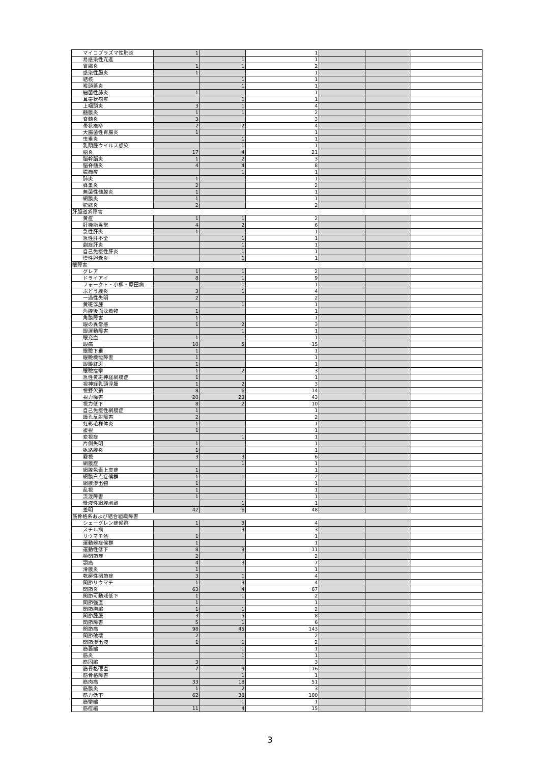| マイコプラズマ性肺炎 | 1 | | 1 | | | |
| 易感染性亢進 | | 1 | 1 | | | |
| 胃腸炎 | 1 | 1 | 2 | | | |
| 感染性腸炎 | 1 | | 1 | | | |
| 結核 | | 1 | 1 | | | |
| 喉頭蓋炎 | | 1 | 1 | | | |
| 細菌性肺炎 | 1 | | 1 | | | |
| 耳帯状疱疹 | | 1 | 1 | | | |
| 上咽頭炎 | 3 | 1 | 4 | | | |
| 髄膜炎 | 1 | 1 | 2 | | | |
| 脊髄炎 | 3 | | 3 | | | |
| 帯状疱疹 | 2 | 2 | 4 | | | |
| 大腸菌性胃腸炎 | 1 | | 1 | | | |
| 虫垂炎 | | 1 | 1 | | | |
| 乳頭腫ウイルス感染 | | 1 | 1 | | | |
| 脳炎 | 17 | 4 | 21 | | | |
| 脳幹脳炎 | 1 | 2 | 3 | | | |
| 脳脊髄炎 | 4 | 4 | 8 | | | |
| 膿痂疹 | | 1 | 1 | | | |
| 肺炎 | 1 | | 1 | | | |
| 蜂巣炎 | 2 | | 2 | | | |
| 無菌性髄膜炎 | 1 | | 1 | | | |
| 網膜炎 | 1 | | 1 | | | |
| 膀胱炎 | 2 | | 2 | | | |
| 肝胆道系障害 | | | | | | |
| 黄疸 | 1 | 1 | 2 | | | |
| 肝機能異常 | 4 | 2 | 6 | | | |
| 急性肝炎 | 1 | | 1 | | | |
| 急性肝不全 | | 1 | 1 | | | |
| 劇症肝炎 | | 1 | 1 | | | |
| 自己免疫性肝炎 | | 1 | 1 | | | |
| 慢性胆嚢炎 | | 1 | 1 | | | |
| 眼障害 | | | | | | |
| グレア | 1 | 1 | 2 | | | |
| ドライアイ | 8 | 1 | 9 | | | |
| フォークト・小柳・原田病 | | 1 | 1 | | | |
| ぶどう膜炎 | 3 | 1 | 4 | | | |
| 一過性失明 | 2 | | 2 | | | |
| 黄斑浮腫 | | 1 | 1 | | | |
| 角膜後面沈着物 | 1 | | 1 | | | |
| 角膜障害 | 1 | | 1 | | | |
| 眼の異常感 | 1 | 2 | 3 | | | |
| 眼運動障害 | | 1 | 1 | | | |
| 眼充血 | 1 | | 1 | | | |
| 眼痛 | 10 | 5 | 15 | | | |
| 眼瞼下垂 | 1 | | 1 | | | |
| 眼瞼機能障害 | 1 | | 1 | | | |
| 眼瞼紅斑 | 1 | | 1 | | | |
| 眼瞼痙攣 | 1 | 2 | 3 | | | |
| 急性黄斑神経網膜症 | 1 | | 1 | | | |
| 視神経乳頭浮腫 | 1 | 2 | 3 | | | |
| 視野欠損 | 8 | 6 | 14 | | | |
| 視力障害 | 20 | 23 | 43 | | | |
| 視力低下 | 8 | 2 | 10 | | | |
| 自己免疫性網膜症 | 1 | | 1 | | | |
| 瞳孔反射障害 | 2 | | 2 | | | |
| 虹彩毛様体炎 | 1 | | 1 | | | |
| 複視 | 1 | | 1 | | | |
| 変視症 | | 1 | 1 | | | |
| 片側失明 | 1 | | 1 | | | |
| 脈絡膜炎 | 1 | | 1 | | | |
| 霧視 | 3 | 3 | 6 | | | |
| 網膜症 | | 1 | 1 | | | |
| 網膜色素上皮症 | 1 | | 1 | | | |
| 網膜白点症候群 | 1 | 1 | 2 | | | |
| 網膜滲出物 | 1 | | 1 | | | |
| 乱視 | 1 | | 1 | | | |
| 流涙障害 | 1 | | 1 | | | |
| 漿液性網膜剥離 | | 1 | 1 | | | |
| 羞明 | 42 | 6 | 48 | | | |
| 筋骨格系および結合組織障害 | | | | | | |
| シェーグレン症候群 | 1 | 3 | 4 | | | |
| スチル病 | | 3 | 3 | | | |
| リウマチ熱 | 1 | | 1 | | | |
| 運動器症候群 | 1 | | 1 | | | |
| 運動性低下 | 8 | 3 | 11 | | | |
| 顎関節症 | 2 | | 2 | | | |
| 顎痛 | 4 | 3 | 7 | | | |
| 滑膜炎 | 1 | | 1 | | | |
| 乾癬性関節症 | 3 | 1 | 4 | | | |
| 関節リウマチ | 1 | 3 | 4 | | | |
| 関節炎 | 63 | 4 | 67 | | | |
| 関節可動域低下 | 1 | 1 | 2 | | | |
| 関節強直 | 1 | | 1 | | | |
| 関節拘縮 | 1 | 1 | 2 | | | |
| 関節腫脹 | 3 | 5 | 8 | | | |
| 関節障害 | 5 | 1 | 6 | | | |
| 関節痛 | 98 | 45 | 143 | | | |
| 関節破壊 | 2 | | 2 | | | |
| 関節滲出液 | 1 | 1 | 2 | | | |
| 筋萎縮 | | 1 | 1 | | | |
| 筋炎 | | 1 | 1 | | | |
| 筋固縮 | 3 | | 3 | | | |
| 筋骨格硬直 | 7 | 9 | 16 | | | |
| 筋骨格障害 | | 1 | 1 | | | |
| 筋肉痛 | 33 | 18 | 51 | | | |
| 筋膜炎 | 1 | 2 | 3 | | | |
| 筋力低下 | 62 | 38 | 100 | | | |
| 筋攣縮 | | 1 | 1 | | | |
| 筋痙縮 | 11 | 4 | 15 | | | |
3